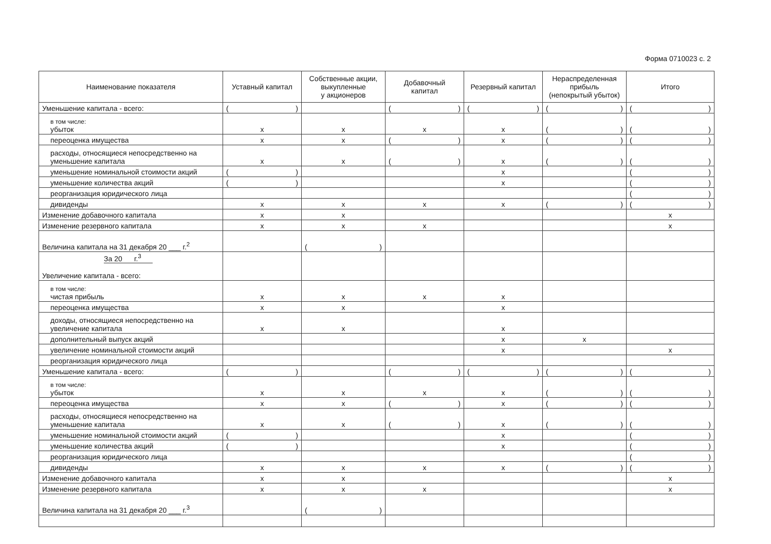Форма 0710023 с. 2
| Наименование показателя | Уставный капитал | Собственные акции, выкупленные у акционеров | Добавочный капитал | Резервный капитал | Нераспределенная прибыль (непокрытый убыток) | Итого |
| --- | --- | --- | --- | --- | --- | --- |
| Уменьшение капитала - всего: | ( ) | | ( ) | ( ) | ( ) | ( ) |
| в том числе: убыток | x | x | x | x | ( ) | ( ) |
| переоценка имущества | x | x | ( ) | x | ( ) | ( ) |
| расходы, относящиеся непосредственно на уменьшение капитала | x | x | ( ) | x | ( ) | ( ) |
| уменьшение номинальной стоимости акций | ( ) | | | x | | ( ) |
| уменьшение количества акций | ( ) | | | x | | ( ) |
| реорганизация юридического лица | | | | | | ( ) |
| дивиденды | x | x | x | x | ( ) | ( ) |
| Изменение добавочного капитала | x | x | | | | x |
| Изменение резервного капитала | x | x | x | | | x |
| Величина капитала на 31 декабря 20 ___ г.<sup>2</sup> | | ( ) | | | | |
| За 20 г.<sup>3</sup> Увеличение капитала - всего: | | | | | | |
| в том числе: чистая прибыль | x | x | x | x | | |
| переоценка имущества | x | x | | x | | |
| доходы, относящиеся непосредственно на увеличение капитала | x | x | | x | | |
| дополнительный выпуск акций | | | | x | x | |
| увеличение номинальной стоимости акций | | | | x | | x |
| реорганизация юридического лица | | | | | | |
| Уменьшение капитала - всего: | ( ) | | ( ) | ( ) | ( ) | ( ) |
| в том числе: убыток | x | x | x | x | ( ) | ( ) |
| переоценка имущества | x | x | ( ) | x | ( ) | ( ) |
| расходы, относящиеся непосредственно на уменьшение капитала | x | x | ( ) | x | ( ) | ( ) |
| уменьшение номинальной стоимости акций | ( ) | | | x | | ( ) |
| уменьшение количества акций | ( ) | | | x | | ( ) |
| реорганизация юридического лица | | | | | | ( ) |
| дивиденды | x | x | x | x | ( ) | ( ) |
| Изменение добавочного капитала | x | x | | | | x |
| Изменение резервного капитала | x | x | x | | | x |
| Величина капитала на 31 декабря 20 ___ г.<sup>3</sup> | | ( ) | | | | |